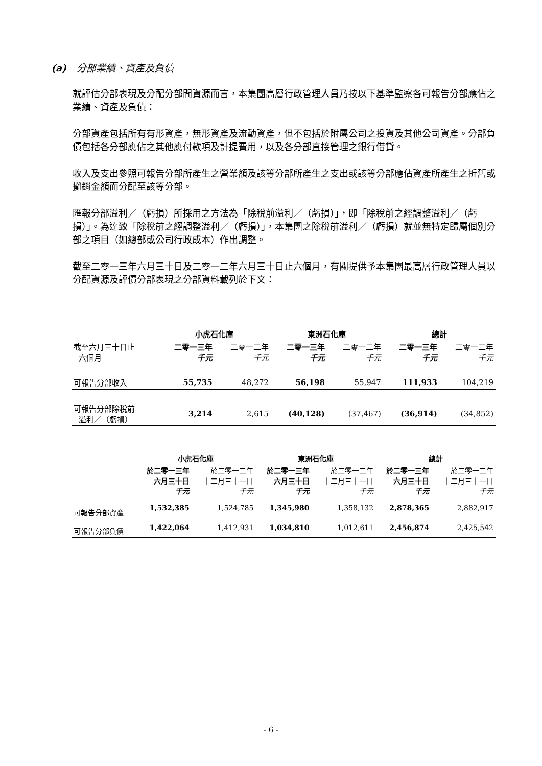(a) 分部業績、資產及負債
就評估分部表現及分配分部間資源而言，本集團高層行政管理人員乃按以下基準監察各可報告分部應佔之業績、資產及負債：
分部資產包括所有有形資產，無形資產及流動資產，但不包括於附屬公司之投資及其他公司資產。分部負債包括各分部應佔之其他應付款項及計提費用，以及各分部直接管理之銀行借貸。
收入及支出參照可報告分部所產生之營業額及該等分部所產生之支出或該等分部應佔資產所產生之折舊或攤銷金額而分配至該等分部。
匯報分部溢利／（虧損）所採用之方法為「除稅前溢利／（虧損）」，即「除稅前之經調整溢利／（虧損）」。為達致「除稅前之經調整溢利／（虧損）」，本集團之除稅前溢利／（虧損）就並無特定歸屬個別分部之項目（如總部或公司行政成本）作出調整。
截至二零一三年六月三十日及二零一二年六月三十日止六個月，有關提供予本集團最高層行政管理人員以分配資源及評價分部表現之分部資料載列於下文：
| | 小虎石化庫 | | 東洲石化庫 | | 總計 | |
| 截至六月三十日止 六個月 | 二零一三年 千元 | 二零一二年 千元 | 二零一三年 千元 | 二零一二年 千元 | 二零一三年 千元 | 二零一二年 千元 |
| 可報告分部收入 | 55,735 | 48,272 | 56,198 | 55,947 | 111,933 | 104,219 |
| 可報告分部除稅前 溢利／（虧損） | 3,214 | 2,615 | (40,128) | (37,467) | (36,914) | (34,852) |
| | 小虎石化庫 | | 東洲石化庫 | | 總計 | |
| | 於二零一三年 六月三十日 千元 | 於二零一二年 十二月三十一日 千元 | 於二零一三年 六月三十日 千元 | 於二零一二年 十二月三十一日 千元 | 於二零一三年 六月三十日 千元 | 於二零一二年 十二月三十一日 千元 |
| 可報告分部資產 | 1,532,385 | 1,524,785 | 1,345,980 | 1,358,132 | 2,878,365 | 2,882,917 |
| 可報告分部負債 | 1,422,064 | 1,412,931 | 1,034,810 | 1,012,611 | 2,456,874 | 2,425,542 |
- 6 -